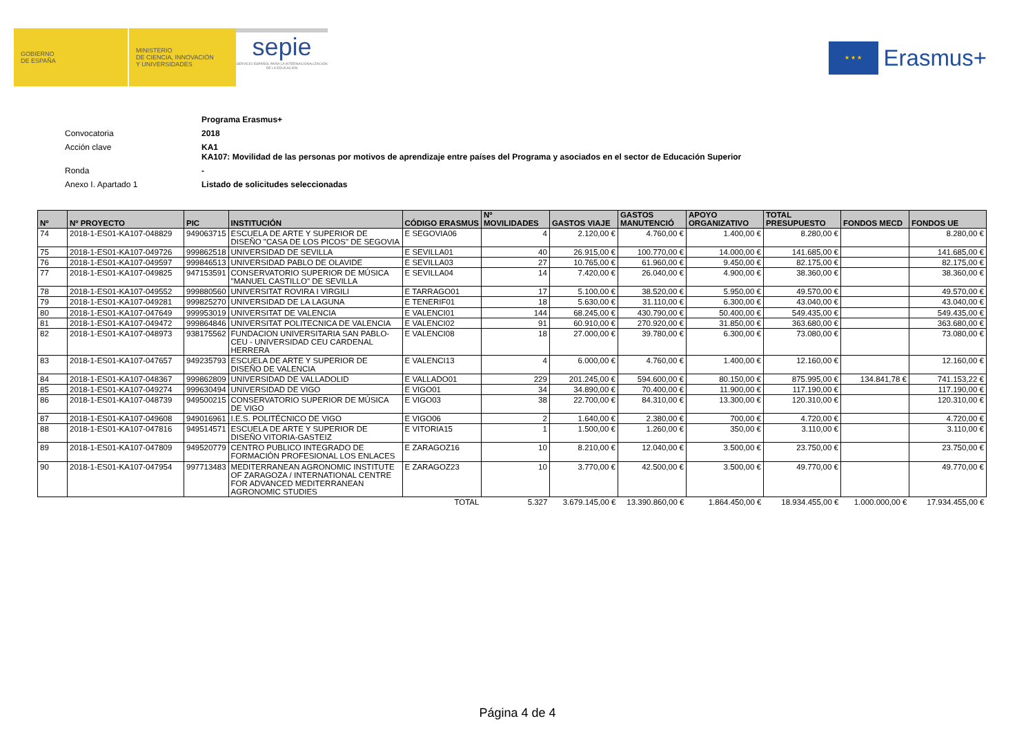GOBIERNO
DE ESPAÑA
MINISTERIO
DE CIENCIA, INNOVACIÓN
Y UNIVERSIDADES
sepie
SERVICIO ESPAÑOL PARA LA INTERNACIONALIZACIÓN DE LA EDUCACIÓN
★ ★ ★
Erasmus+
Programa Erasmus+
Convocatoria 2018
Acción clave KA1
KA107: Movilidad de las personas por motivos de aprendizaje entre países del Programa y asociados en el sector de Educación Superior
Ronda -
Anexo I. Apartado 1 Listado de solicitudes seleccionadas
| Nº | Nº PROYECTO | PIC | INSTITUCIÓN | CÓDIGO ERASMUS | Nº MOVILIDADES | GASTOS VIAJE | GASTOS MANUTENCIÓ | APOYO ORGANIZATIVO | TOTAL PRESUPUESTO | FONDOS MECD | FONDOS UE |
| --- | --- | --- | --- | --- | --- | --- | --- | --- | --- | --- | --- |
| 74 | 2018-1-ES01-KA107-048829 | 949063715 | ESCUELA DE ARTE Y SUPERIOR DE DISEÑO "CASA DE LOS PICOS" DE SEGOVIA | E SEGOVIA06 | 4 | 2.120,00 € | 4.760,00 € | 1.400,00 € | 8.280,00 € | | 8.280,00 € |
| 75 | 2018-1-ES01-KA107-049726 | 999862518 | UNIVERSIDAD DE SEVILLA | E SEVILLA01 | 40 | 26.915,00 € | 100.770,00 € | 14.000,00 € | 141.685,00 € | | 141.685,00 € |
| 76 | 2018-1-ES01-KA107-049597 | 999846513 | UNIVERSIDAD PABLO DE OLAVIDE | E SEVILLA03 | 27 | 10.765,00 € | 61.960,00 € | 9.450,00 € | 82.175,00 € | | 82.175,00 € |
| 77 | 2018-1-ES01-KA107-049825 | 947153591 | CONSERVATORIO SUPERIOR DE MÚSICA "MANUEL CASTILLO" DE SEVILLA | E SEVILLA04 | 14 | 7.420,00 € | 26.040,00 € | 4.900,00 € | 38.360,00 € | | 38.360,00 € |
| 78 | 2018-1-ES01-KA107-049552 | 999880560 | UNIVERSITAT ROVIRA I VIRGILI | E TARRAGO01 | 17 | 5.100,00 € | 38.520,00 € | 5.950,00 € | 49.570,00 € | | 49.570,00 € |
| 79 | 2018-1-ES01-KA107-049281 | 999825270 | UNIVERSIDAD DE LA LAGUNA | E TENERIF01 | 18 | 5.630,00 € | 31.110,00 € | 6.300,00 € | 43.040,00 € | | 43.040,00 € |
| 80 | 2018-1-ES01-KA107-047649 | 999953019 | UNIVERSITAT DE VALENCIA | E VALENCI01 | 144 | 68.245,00 € | 430.790,00 € | 50.400,00 € | 549.435,00 € | | 549.435,00 € |
| 81 | 2018-1-ES01-KA107-049472 | 999864846 | UNIVERSITAT POLITECNICA DE VALENCIA | E VALENCI02 | 91 | 60.910,00 € | 270.920,00 € | 31.850,00 € | 363.680,00 € | | 363.680,00 € |
| 82 | 2018-1-ES01-KA107-048973 | 938175562 | FUNDACION UNIVERSITARIA SAN PABLO-CEU - UNIVERSIDAD CEU CARDENAL HERRERA | E VALENCI08 | 18 | 27.000,00 € | 39.780,00 € | 6.300,00 € | 73.080,00 € | | 73.080,00 € |
| 83 | 2018-1-ES01-KA107-047657 | 949235793 | ESCUELA DE ARTE Y SUPERIOR DE DISEÑO DE VALENCIA | E VALENCI13 | 4 | 6.000,00 € | 4.760,00 € | 1.400,00 € | 12.160,00 € | | 12.160,00 € |
| 84 | 2018-1-ES01-KA107-048367 | 999862809 | UNIVERSIDAD DE VALLADOLID | E VALLADO01 | 229 | 201.245,00 € | 594.600,00 € | 80.150,00 € | 875.995,00 € | 134.841,78 € | 741.153,22 € |
| 85 | 2018-1-ES01-KA107-049274 | 999630494 | UNIVERSIDAD DE VIGO | E VIGO01 | 34 | 34.890,00 € | 70.400,00 € | 11.900,00 € | 117.190,00 € | | 117.190,00 € |
| 86 | 2018-1-ES01-KA107-048739 | 949500215 | CONSERVATORIO SUPERIOR DE MÚSICA DE VIGO | E VIGO03 | 38 | 22.700,00 € | 84.310,00 € | 13.300,00 € | 120.310,00 € | | 120.310,00 € |
| 87 | 2018-1-ES01-KA107-049608 | 949016961 | I.E.S. POLITÉCNICO DE VIGO | E VIGO06 | 2 | 1.640,00 € | 2.380,00 € | 700,00 € | 4.720,00 € | | 4.720,00 € |
| 88 | 2018-1-ES01-KA107-047816 | 949514571 | ESCUELA DE ARTE Y SUPERIOR DE DISEÑO VITORIA-GASTEIZ | E VITORIA15 | 1 | 1.500,00 € | 1.260,00 € | 350,00 € | 3.110,00 € | | 3.110,00 € |
| 89 | 2018-1-ES01-KA107-047809 | 949520779 | CENTRO PUBLICO INTEGRADO DE FORMACIÓN PROFESIONAL LOS ENLACES | E ZARAGOZ16 | 10 | 8.210,00 € | 12.040,00 € | 3.500,00 € | 23.750,00 € | | 23.750,00 € |
| 90 | 2018-1-ES01-KA107-047954 | 997713483 | MEDITERRANEAN AGRONOMIC INSTITUTE OF ZARAGOZA / INTERNATIONAL CENTRE FOR ADVANCED MEDITERRANEAN AGRONOMIC STUDIES | E ZARAGOZ23 | 10 | 3.770,00 € | 42.500,00 € | 3.500,00 € | 49.770,00 € | | 49.770,00 € |
| TOTAL | | | | | 5.327 | 3.679.145,00 € | 13.390.860,00 € | 1.864.450,00 € | 18.934.455,00 € | 1.000.000,00 € | 17.934.455,00 € |
Página 4 de 4